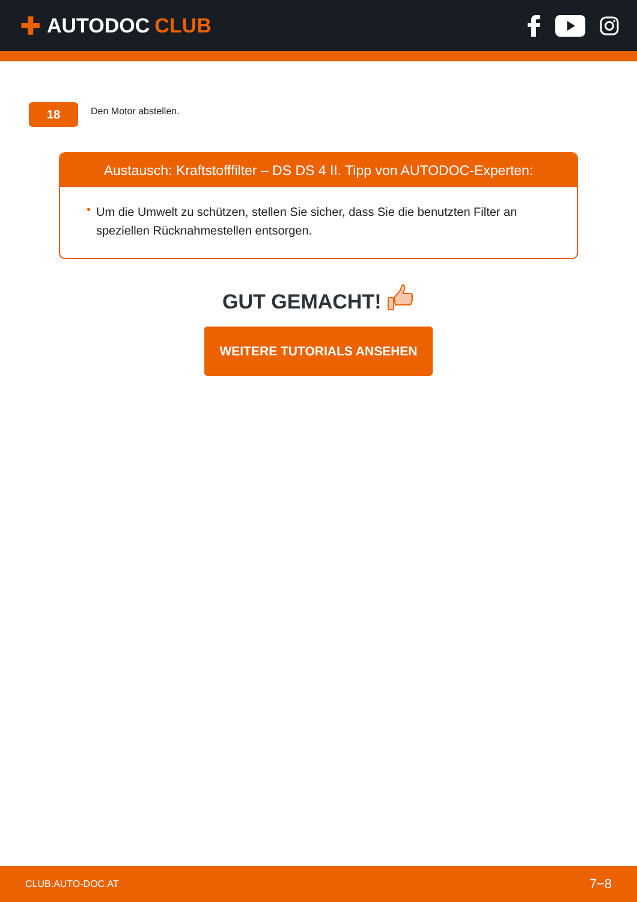✚ AUTODOC CLUB
18
Den Motor abstellen.
Austausch: Kraftstofffilter – DS DS 4 II. Tipp von AUTODOC-Experten:
• Um die Umwelt zu schützen, stellen Sie sicher, dass Sie die benutzten Filter an speziellen Rücknahmestellen entsorgen.
GUT GEMACHT!
WEITERE TUTORIALS ANSEHEN
CLUB.AUTO-DOC.AT 7−8